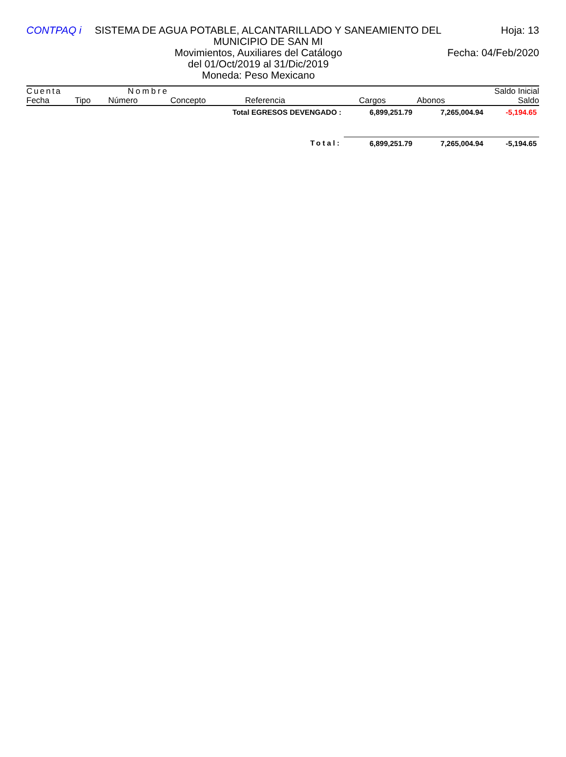CONTPAQ i SISTEMA DE AGUA POTABLE, ALCANTARILLADO Y SANEAMIENTO DEL MUNICIPIO DE SAN MI
Hoja: 13
Movimientos, Auxiliares del Catálogo
Fecha: 04/Feb/2020
del 01/Oct/2019 al 31/Dic/2019
Moneda: Peso Mexicano
| Cuenta | | Nombre | | | | | Saldo Inicial |
| Fecha | Tipo | Número | Concepto | Referencia | Cargos | Abonos | Saldo |
| Total EGRESOS DEVENGADO : | 6,899,251.79 | 7,265,004.94 | -5,194.65 |
| Total: | 6,899,251.79 | 7,265,004.94 | -5,194.65 |